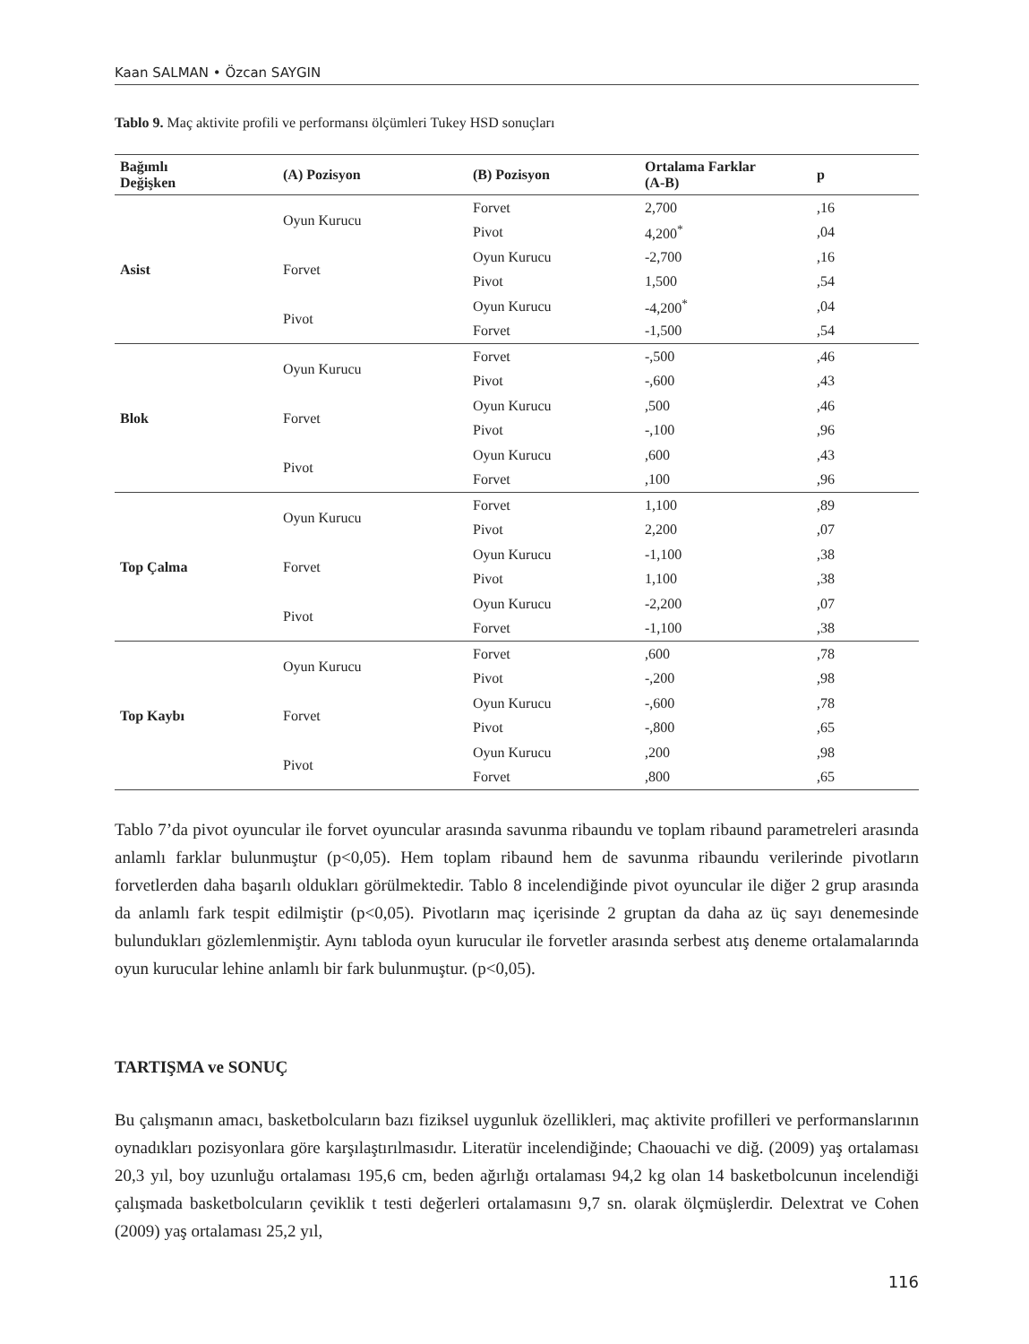Kaan SALMAN • Özcan SAYGIN
Tablo 9. Maç aktivite profili ve performansı ölçümleri Tukey HSD sonuçları
| Bağımlı Değişken | (A) Pozisyon | (B) Pozisyon | Ortalama Farklar (A-B) | p |
| --- | --- | --- | --- | --- |
| Asist | Oyun Kurucu | Forvet | 2,700 | ,16 |
| | | Pivot | 4,200<sup>*</sup> | ,04 |
| | Forvet | Oyun Kurucu | -2,700 | ,16 |
| | | Pivot | 1,500 | ,54 |
| | Pivot | Oyun Kurucu | -4,200<sup>*</sup> | ,04 |
| | | Forvet | -1,500 | ,54 |
| Blok | Oyun Kurucu | Forvet | -,500 | ,46 |
| | | Pivot | -,600 | ,43 |
| | Forvet | Oyun Kurucu | ,500 | ,46 |
| | | Pivot | -,100 | ,96 |
| | Pivot | Oyun Kurucu | ,600 | ,43 |
| | | Forvet | ,100 | ,96 |
| Top Çalma | Oyun Kurucu | Forvet | 1,100 | ,89 |
| | | Pivot | 2,200 | ,07 |
| | Forvet | Oyun Kurucu | -1,100 | ,38 |
| | | Pivot | 1,100 | ,38 |
| | Pivot | Oyun Kurucu | -2,200 | ,07 |
| | | Forvet | -1,100 | ,38 |
| Top Kaybı | Oyun Kurucu | Forvet | ,600 | ,78 |
| | | Pivot | -,200 | ,98 |
| | Forvet | Oyun Kurucu | -,600 | ,78 |
| | | Pivot | -,800 | ,65 |
| | Pivot | Oyun Kurucu | ,200 | ,98 |
| | | Forvet | ,800 | ,65 |
Tablo 7’da pivot oyuncular ile forvet oyuncular arasında savunma ribaundu ve toplam ribaund parametreleri arasında anlamlı farklar bulunmuştur (p<0,05). Hem toplam ribaund hem de savunma ribaundu verilerinde pivotların forvetlerden daha başarılı oldukları görülmektedir. Tablo 8 incelendiğinde pivot oyuncular ile diğer 2 grup arasında da anlamlı fark tespit edilmiştir (p<0,05). Pivotların maç içerisinde 2 gruptan da daha az üç sayı denemesinde bulundukları gözlemlenmiştir. Aynı tabloda oyun kurucular ile forvetler arasında serbest atış deneme ortalamalarında oyun kurucular lehine anlamlı bir fark bulunmuştur. (p<0,05).
TARTIŞMA ve SONUÇ
Bu çalışmanın amacı, basketbolcuların bazı fiziksel uygunluk özellikleri, maç aktivite profilleri ve performanslarının oynadıkları pozisyonlara göre karşılaştırılmasıdır. Literatür incelendiğinde; Chaouachi ve diğ. (2009) yaş ortalaması 20,3 yıl, boy uzunluğu ortalaması 195,6 cm, beden ağırlığı ortalaması 94,2 kg olan 14 basketbolcunun incelendiği çalışmada basketbolcuların çeviklik t testi değerleri ortalamasını 9,7 sn. olarak ölçmüşlerdir. Delextrat ve Cohen (2009) yaş ortalaması 25,2 yıl,
116